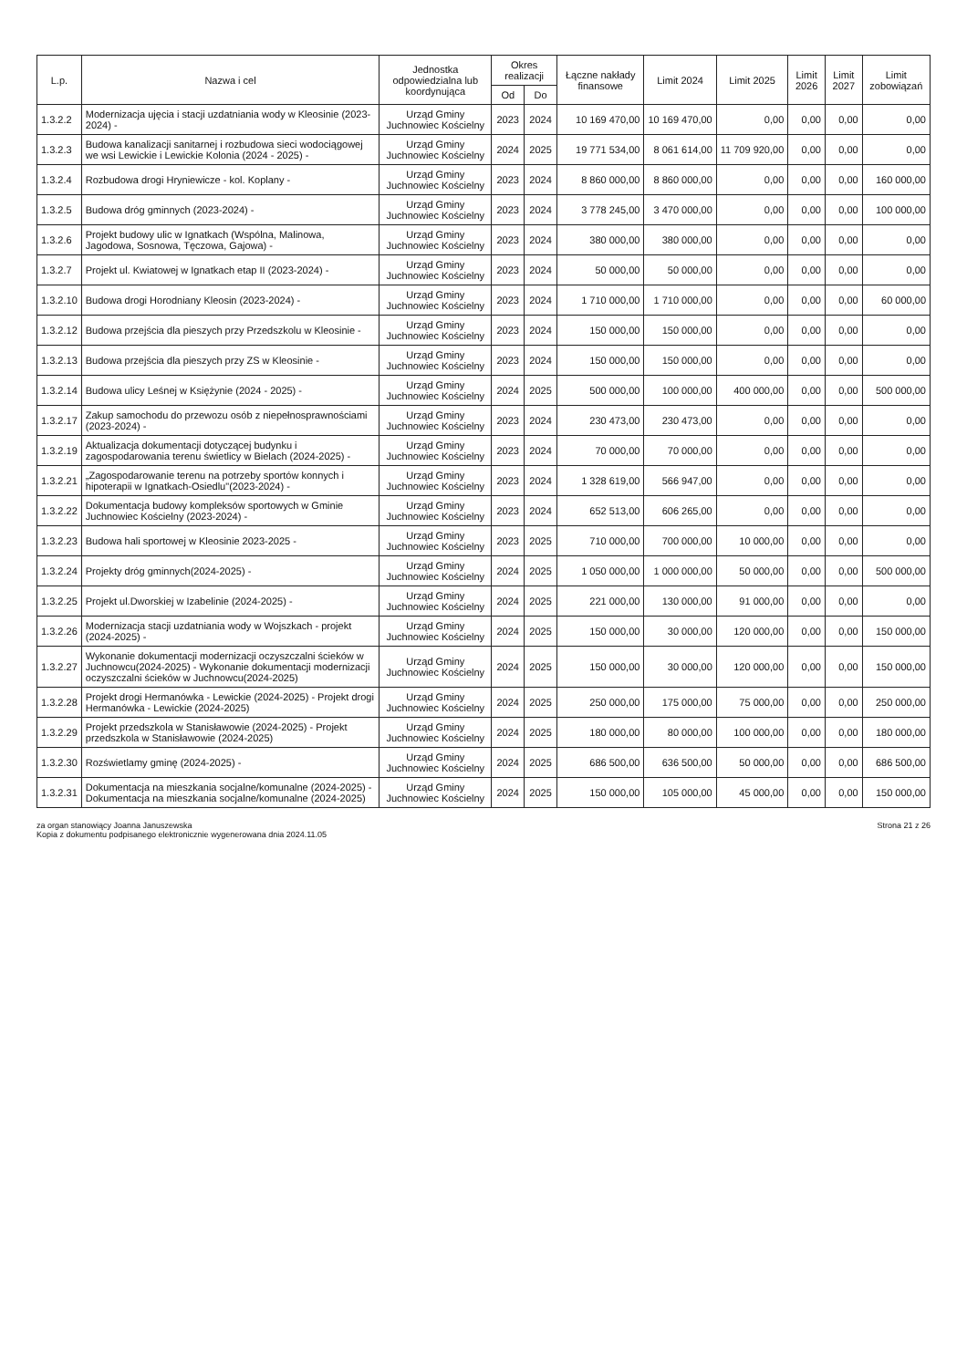| L.p. | Nazwa i cel | Jednostka odpowiedzialna lub koordynująca | Okres realizacji | | Łączne nakłady finansowe | Limit 2024 | Limit 2025 | Limit 2026 | Limit 2027 | Limit zobowiązań |
| --- | --- | --- | --- | --- | --- | --- | --- | --- | --- | --- |
| | | | Od | Do | | | | | | |
| 1.3.2.2 | Modernizacja ujęcia i stacji uzdatniania wody w Kleosinie (2023-2024) - | Urząd Gminy Juchnowiec Kościelny | 2023 | 2024 | 10 169 470,00 | 10 169 470,00 | 0,00 | 0,00 | 0,00 | 0,00 |
| 1.3.2.3 | Budowa kanalizacji sanitarnej i rozbudowa sieci wodociągowej we wsi Lewickie i Lewickie Kolonia (2024 - 2025) - | Urząd Gminy Juchnowiec Kościelny | 2024 | 2025 | 19 771 534,00 | 8 061 614,00 | 11 709 920,00 | 0,00 | 0,00 | 0,00 |
| 1.3.2.4 | Rozbudowa drogi Hryniewicze - kol. Koplany - | Urząd Gminy Juchnowiec Kościelny | 2023 | 2024 | 8 860 000,00 | 8 860 000,00 | 0,00 | 0,00 | 0,00 | 160 000,00 |
| 1.3.2.5 | Budowa dróg gminnych (2023-2024) - | Urząd Gminy Juchnowiec Kościelny | 2023 | 2024 | 3 778 245,00 | 3 470 000,00 | 0,00 | 0,00 | 0,00 | 100 000,00 |
| 1.3.2.6 | Projekt budowy ulic w Ignatkach (Wspólna, Malinowa, Jagodowa, Sosnowa, Tęczowa, Gajowa) - | Urząd Gminy Juchnowiec Kościelny | 2023 | 2024 | 380 000,00 | 380 000,00 | 0,00 | 0,00 | 0,00 | 0,00 |
| 1.3.2.7 | Projekt ul. Kwiatowej w Ignatkach etap II (2023-2024) - | Urząd Gminy Juchnowiec Kościelny | 2023 | 2024 | 50 000,00 | 50 000,00 | 0,00 | 0,00 | 0,00 | 0,00 |
| 1.3.2.10 | Budowa drogi Horodniany Kleosin (2023-2024) - | Urząd Gminy Juchnowiec Kościelny | 2023 | 2024 | 1 710 000,00 | 1 710 000,00 | 0,00 | 0,00 | 0,00 | 60 000,00 |
| 1.3.2.12 | Budowa przejścia dla pieszych przy Przedszkolu w Kleosinie - | Urząd Gminy Juchnowiec Kościelny | 2023 | 2024 | 150 000,00 | 150 000,00 | 0,00 | 0,00 | 0,00 | 0,00 |
| 1.3.2.13 | Budowa przejścia dla pieszych przy ZS w Kleosinie - | Urząd Gminy Juchnowiec Kościelny | 2023 | 2024 | 150 000,00 | 150 000,00 | 0,00 | 0,00 | 0,00 | 0,00 |
| 1.3.2.14 | Budowa ulicy Leśnej w Księżynie (2024 - 2025) - | Urząd Gminy Juchnowiec Kościelny | 2024 | 2025 | 500 000,00 | 100 000,00 | 400 000,00 | 0,00 | 0,00 | 500 000,00 |
| 1.3.2.17 | Zakup samochodu do przewozu osób z niepełnosprawnościami (2023-2024) - | Urząd Gminy Juchnowiec Kościelny | 2023 | 2024 | 230 473,00 | 230 473,00 | 0,00 | 0,00 | 0,00 | 0,00 |
| 1.3.2.19 | Aktualizacja dokumentacji dotyczącej budynku i zagospodarowania terenu świetlicy w Bielach (2024-2025) - | Urząd Gminy Juchnowiec Kościelny | 2023 | 2024 | 70 000,00 | 70 000,00 | 0,00 | 0,00 | 0,00 | 0,00 |
| 1.3.2.21 | „Zagospodarowanie terenu na potrzeby sportów konnych i hipoterapii w Ignatkach-Osiedlu"(2023-2024) - | Urząd Gminy Juchnowiec Kościelny | 2023 | 2024 | 1 328 619,00 | 566 947,00 | 0,00 | 0,00 | 0,00 | 0,00 |
| 1.3.2.22 | Dokumentacja budowy kompleksów sportowych w Gminie Juchnowiec Kościelny (2023-2024) - | Urząd Gminy Juchnowiec Kościelny | 2023 | 2024 | 652 513,00 | 606 265,00 | 0,00 | 0,00 | 0,00 | 0,00 |
| 1.3.2.23 | Budowa hali sportowej w Kleosinie 2023-2025 - | Urząd Gminy Juchnowiec Kościelny | 2023 | 2025 | 710 000,00 | 700 000,00 | 10 000,00 | 0,00 | 0,00 | 0,00 |
| 1.3.2.24 | Projekty dróg gminnych(2024-2025) - | Urząd Gminy Juchnowiec Kościelny | 2024 | 2025 | 1 050 000,00 | 1 000 000,00 | 50 000,00 | 0,00 | 0,00 | 500 000,00 |
| 1.3.2.25 | Projekt ul.Dworskiej w Izabelinie (2024-2025) - | Urząd Gminy Juchnowiec Kościelny | 2024 | 2025 | 221 000,00 | 130 000,00 | 91 000,00 | 0,00 | 0,00 | 0,00 |
| 1.3.2.26 | Modernizacja stacji uzdatniania wody w Wojszkach - projekt (2024-2025) - | Urząd Gminy Juchnowiec Kościelny | 2024 | 2025 | 150 000,00 | 30 000,00 | 120 000,00 | 0,00 | 0,00 | 150 000,00 |
| 1.3.2.27 | Wykonanie dokumentacji modernizacji oczyszczalni ścieków w Juchnowcu(2024-2025) - Wykonanie dokumentacji modernizacji oczyszczalni ścieków w Juchnowcu(2024-2025) | Urząd Gminy Juchnowiec Kościelny | 2024 | 2025 | 150 000,00 | 30 000,00 | 120 000,00 | 0,00 | 0,00 | 150 000,00 |
| 1.3.2.28 | Projekt drogi Hermanówka - Lewickie (2024-2025) - Projekt drogi Hermanówka - Lewickie (2024-2025) | Urząd Gminy Juchnowiec Kościelny | 2024 | 2025 | 250 000,00 | 175 000,00 | 75 000,00 | 0,00 | 0,00 | 250 000,00 |
| 1.3.2.29 | Projekt przedszkola w Stanisławowie (2024-2025) - Projekt przedszkola w Stanisławowie (2024-2025) | Urząd Gminy Juchnowiec Kościelny | 2024 | 2025 | 180 000,00 | 80 000,00 | 100 000,00 | 0,00 | 0,00 | 180 000,00 |
| 1.3.2.30 | Rozświetlamy gminę (2024-2025) - | Urząd Gminy Juchnowiec Kościelny | 2024 | 2025 | 686 500,00 | 636 500,00 | 50 000,00 | 0,00 | 0,00 | 686 500,00 |
| 1.3.2.31 | Dokumentacja na mieszkania socjalne/komunalne (2024-2025) - Dokumentacja na mieszkania socjalne/komunalne (2024-2025) | Urząd Gminy Juchnowiec Kościelny | 2024 | 2025 | 150 000,00 | 105 000,00 | 45 000,00 | 0,00 | 0,00 | 150 000,00 |
za organ stanowiący Joanna Januszewska
Kopia z dokumentu podpisanego elektronicznie wygenerowana dnia 2024.11.05
Strona 21 z 26